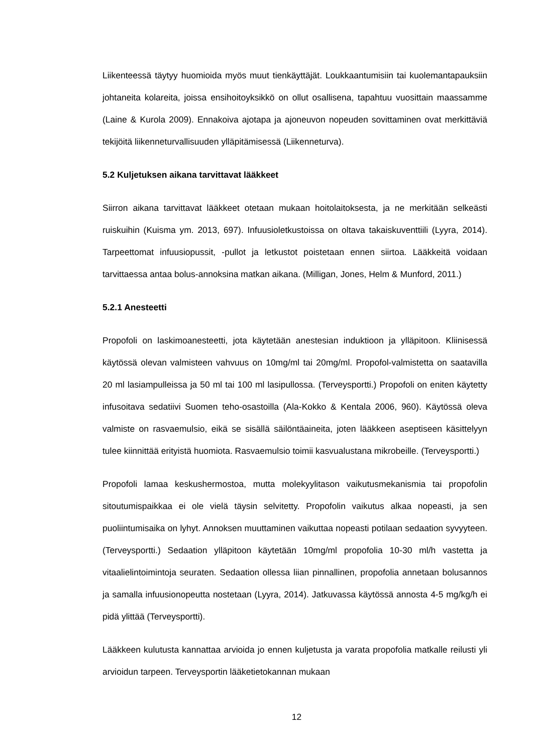Liikenteessä täytyy huomioida myös muut tienkäyttäjät. Loukkaantumisiin tai kuolemantapauksiin johtaneita kolareita, joissa ensihoitoyksikkö on ollut osallisena, tapahtuu vuosittain maassamme (Laine & Kurola 2009). Ennakoiva ajotapa ja ajoneuvon nopeuden sovittaminen ovat merkittäviä tekijöitä liikenneturvallisuuden ylläpitämisessä (Liikenneturva).
5.2 Kuljetuksen aikana tarvittavat lääkkeet
Siirron aikana tarvittavat lääkkeet otetaan mukaan hoitolaitoksesta, ja ne merkitään selkeästi ruiskuihin (Kuisma ym. 2013, 697). Infuusioletkustoissa on oltava takaiskuventtiili (Lyyra, 2014). Tarpeettomat infuusiopussit, -pullot ja letkustot poistetaan ennen siirtoa. Lääkkeitä voidaan tarvittaessa antaa bolus-annoksina matkan aikana. (Milligan, Jones, Helm & Munford, 2011.)
5.2.1 Anesteetti
Propofoli on laskimoanesteetti, jota käytetään anestesian induktioon ja ylläpitoon. Kliinisessä käytössä olevan valmisteen vahvuus on 10mg/ml tai 20mg/ml. Propofol-valmistetta on saatavilla 20 ml lasiampulleissa ja 50 ml tai 100 ml lasipullossa. (Terveysportti.) Propofoli on eniten käytetty infusoitava sedatiivi Suomen teho-osastoilla (Ala-Kokko & Kentala 2006, 960). Käytössä oleva valmiste on rasvaemulsio, eikä se sisällä säilöntäaineita, joten lääkkeen aseptiseen käsittelyyn tulee kiinnittää erityistä huomiota. Rasvaemulsio toimii kasvualustana mikrobeille. (Terveysportti.)
Propofoli lamaa keskushermostoa, mutta molekyylitason vaikutusmekanismia tai propofolin sitoutumispaikkaa ei ole vielä täysin selvitetty. Propofolin vaikutus alkaa nopeasti, ja sen puoliintumisaika on lyhyt. Annoksen muuttaminen vaikuttaa nopeasti potilaan sedaation syvyyteen. (Terveysportti.) Sedaation ylläpitoon käytetään 10mg/ml propofolia 10-30 ml/h vastetta ja vitaalielintoimintoja seuraten. Sedaation ollessa liian pinnallinen, propofolia annetaan bolusannos ja samalla infuusionopeutta nostetaan (Lyyra, 2014). Jatkuvassa käytössä annosta 4-5 mg/kg/h ei pidä ylittää (Terveysportti).
Lääkkeen kulutusta kannattaa arvioida jo ennen kuljetusta ja varata propofolia matkalle reilusti yli arvioidun tarpeen. Terveysportin lääketietokannan mukaan
12